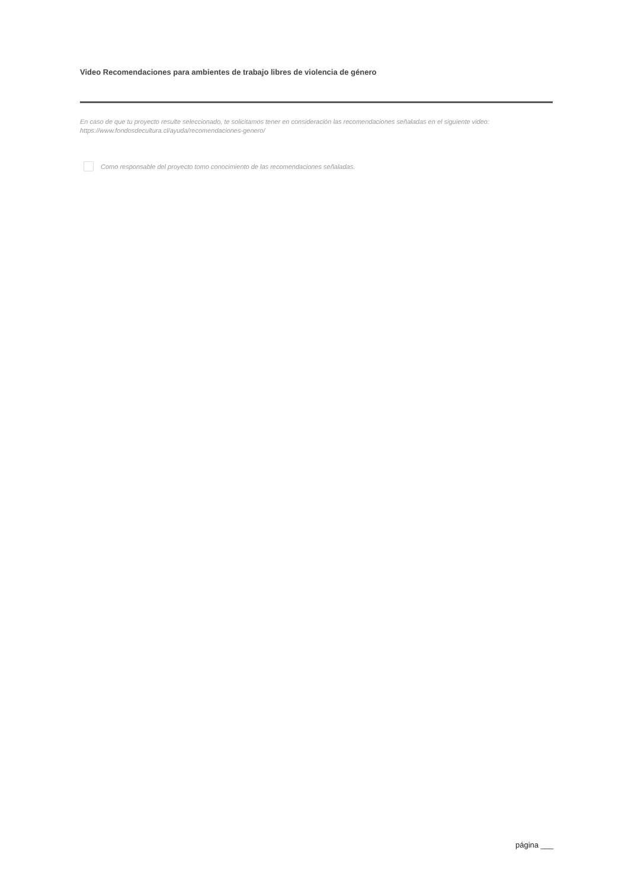Video Recomendaciones para ambientes de trabajo libres de violencia de género
En caso de que tu proyecto resulte seleccionado, te solicitamos tener en consideración las recomendaciones señaladas en el siguiente video: https://www.fondosdecultura.cl/ayuda/recomendaciones-genero/
Como responsable del proyecto tomo conocimiento de las recomendaciones señaladas.
página ___